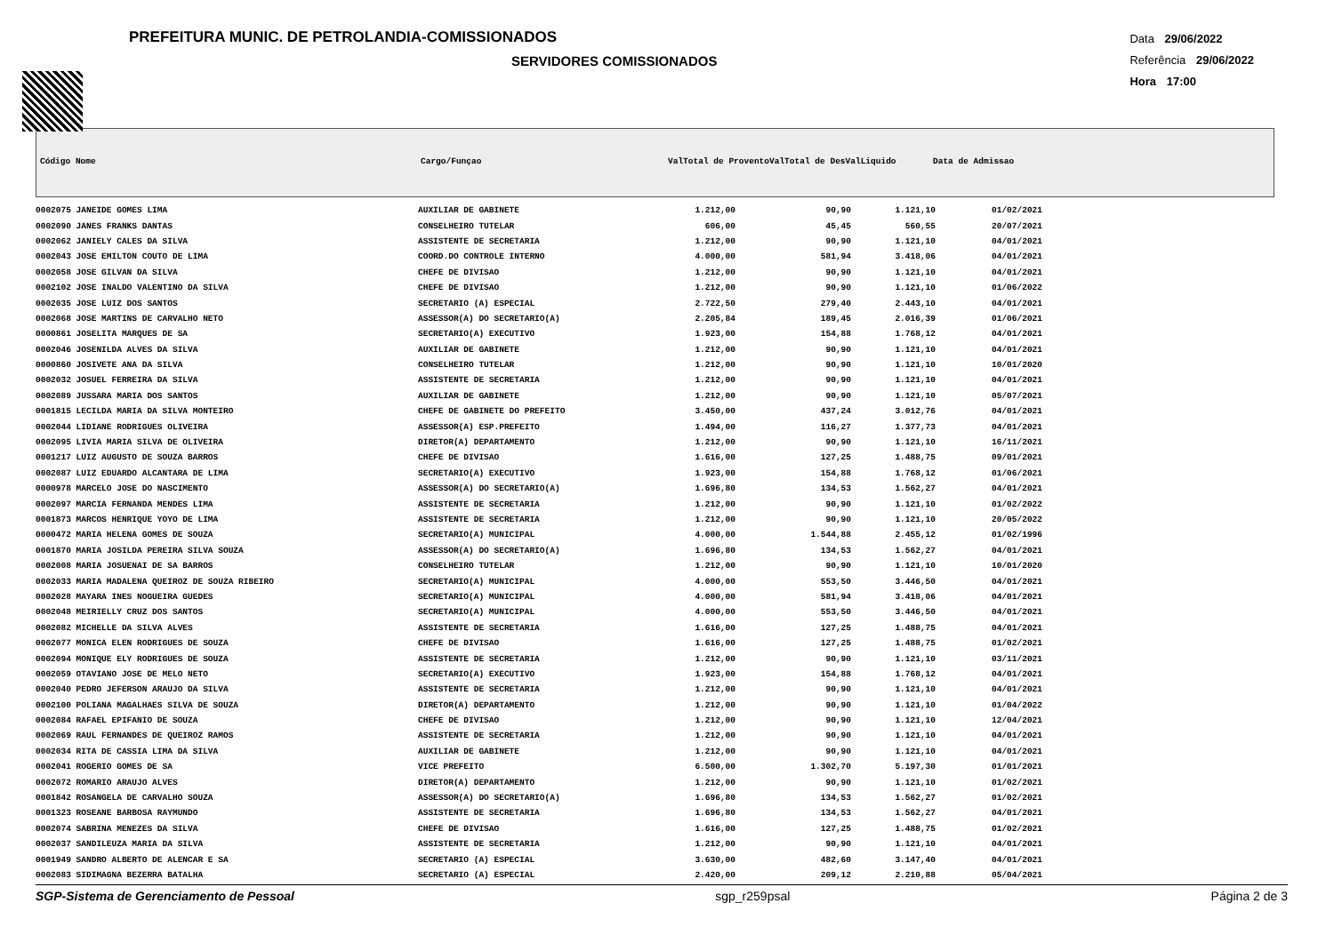PREFEITURA MUNIC. DE PETROLANDIA-COMISSIONADOS
SERVIDORES COMISSIONADOS
Data 29/06/2022
Referência 29/06/2022
Hora 17:00
| Código Nome | Cargo/Funçao | ValTotal de ProventoValTotal de DesValLiquido | Data de Admissao |
| --- | --- | --- | --- |
| 0002075 JANEIDE GOMES LIMA | AUXILIAR DE GABINETE | 1.212,00 | 90,90 | 1.121,10 | 01/02/2021 |
| 0002090 JANES FRANKS DANTAS | CONSELHEIRO TUTELAR | 606,00 | 45,45 | 560,55 | 20/07/2021 |
| 0002062 JANIELY CALES DA SILVA | ASSISTENTE DE SECRETARIA | 1.212,00 | 90,90 | 1.121,10 | 04/01/2021 |
| 0002043 JOSE EMILTON COUTO DE LIMA | COORD.DO CONTROLE INTERNO | 4.000,00 | 581,94 | 3.418,06 | 04/01/2021 |
| 0002058 JOSE GILVAN DA SILVA | CHEFE DE DIVISAO | 1.212,00 | 90,90 | 1.121,10 | 04/01/2021 |
| 0002102 JOSE INALDO VALENTINO DA SILVA | CHEFE DE DIVISAO | 1.212,00 | 90,90 | 1.121,10 | 01/06/2022 |
| 0002035 JOSE LUIZ DOS SANTOS | SECRETARIO (A) ESPECIAL | 2.722,50 | 279,40 | 2.443,10 | 04/01/2021 |
| 0002068 JOSE MARTINS DE CARVALHO NETO | ASSESSOR(A) DO SECRETARIO(A) | 2.205,84 | 189,45 | 2.016,39 | 01/06/2021 |
| 0000861 JOSELITA MARQUES DE SA | SECRETARIO(A) EXECUTIVO | 1.923,00 | 154,88 | 1.768,12 | 04/01/2021 |
| 0002046 JOSENILDA ALVES DA SILVA | AUXILIAR DE GABINETE | 1.212,00 | 90,90 | 1.121,10 | 04/01/2021 |
| 0000860 JOSIVETE ANA DA SILVA | CONSELHEIRO TUTELAR | 1.212,00 | 90,90 | 1.121,10 | 10/01/2020 |
| 0002032 JOSUEL FERREIRA DA SILVA | ASSISTENTE DE SECRETARIA | 1.212,00 | 90,90 | 1.121,10 | 04/01/2021 |
| 0002089 JUSSARA MARIA DOS SANTOS | AUXILIAR DE GABINETE | 1.212,00 | 90,90 | 1.121,10 | 05/07/2021 |
| 0001815 LECILDA MARIA DA SILVA MONTEIRO | CHEFE DE GABINETE DO PREFEITO | 3.450,00 | 437,24 | 3.012,76 | 04/01/2021 |
| 0002044 LIDIANE RODRIGUES OLIVEIRA | ASSESSOR(A) ESP.PREFEITO | 1.494,00 | 116,27 | 1.377,73 | 04/01/2021 |
| 0002095 LIVIA MARIA SILVA DE OLIVEIRA | DIRETOR(A) DEPARTAMENTO | 1.212,00 | 90,90 | 1.121,10 | 16/11/2021 |
| 0001217 LUIZ AUGUSTO DE SOUZA BARROS | CHEFE DE DIVISAO | 1.616,00 | 127,25 | 1.488,75 | 09/01/2021 |
| 0002087 LUIZ EDUARDO ALCANTARA DE LIMA | SECRETARIO(A) EXECUTIVO | 1.923,00 | 154,88 | 1.768,12 | 01/06/2021 |
| 0000978 MARCELO JOSE DO NASCIMENTO | ASSESSOR(A) DO SECRETARIO(A) | 1.696,80 | 134,53 | 1.562,27 | 04/01/2021 |
| 0002097 MARCIA FERNANDA MENDES LIMA | ASSISTENTE DE SECRETARIA | 1.212,00 | 90,90 | 1.121,10 | 01/02/2022 |
| 0001873 MARCOS HENRIQUE YOYO DE LIMA | ASSISTENTE DE SECRETARIA | 1.212,00 | 90,90 | 1.121,10 | 20/05/2022 |
| 0000472 MARIA HELENA GOMES DE SOUZA | SECRETARIO(A) MUNICIPAL | 4.000,00 | 1.544,88 | 2.455,12 | 01/02/1996 |
| 0001870 MARIA JOSILDA PEREIRA SILVA SOUZA | ASSESSOR(A) DO SECRETARIO(A) | 1.696,80 | 134,53 | 1.562,27 | 04/01/2021 |
| 0002008 MARIA JOSUENAI DE SA BARROS | CONSELHEIRO TUTELAR | 1.212,00 | 90,90 | 1.121,10 | 10/01/2020 |
| 0002033 MARIA MADALENA QUEIROZ DE SOUZA RIBEIRO | SECRETARIO(A) MUNICIPAL | 4.000,00 | 553,50 | 3.446,50 | 04/01/2021 |
| 0002028 MAYARA INES NOGUEIRA GUEDES | SECRETARIO(A) MUNICIPAL | 4.000,00 | 581,94 | 3.418,06 | 04/01/2021 |
| 0002048 MEIRIELLY CRUZ DOS SANTOS | SECRETARIO(A) MUNICIPAL | 4.000,00 | 553,50 | 3.446,50 | 04/01/2021 |
| 0002082 MICHELLE DA SILVA ALVES | ASSISTENTE DE SECRETARIA | 1.616,00 | 127,25 | 1.488,75 | 04/01/2021 |
| 0002077 MONICA ELEN RODRIGUES DE SOUZA | CHEFE DE DIVISAO | 1.616,00 | 127,25 | 1.488,75 | 01/02/2021 |
| 0002094 MONIQUE ELY RODRIGUES DE SOUZA | ASSISTENTE DE SECRETARIA | 1.212,00 | 90,90 | 1.121,10 | 03/11/2021 |
| 0002059 OTAVIANO JOSE DE MELO NETO | SECRETARIO(A) EXECUTIVO | 1.923,00 | 154,88 | 1.768,12 | 04/01/2021 |
| 0002040 PEDRO JEFERSON ARAUJO DA SILVA | ASSISTENTE DE SECRETARIA | 1.212,00 | 90,90 | 1.121,10 | 04/01/2021 |
| 0002100 POLIANA MAGALHAES SILVA DE SOUZA | DIRETOR(A) DEPARTAMENTO | 1.212,00 | 90,90 | 1.121,10 | 01/04/2022 |
| 0002084 RAFAEL EPIFANIO DE SOUZA | CHEFE DE DIVISAO | 1.212,00 | 90,90 | 1.121,10 | 12/04/2021 |
| 0002069 RAUL FERNANDES DE QUEIROZ RAMOS | ASSISTENTE DE SECRETARIA | 1.212,00 | 90,90 | 1.121,10 | 04/01/2021 |
| 0002034 RITA DE CASSIA LIMA DA SILVA | AUXILIAR DE GABINETE | 1.212,00 | 90,90 | 1.121,10 | 04/01/2021 |
| 0002041 ROGERIO GOMES DE SA | VICE PREFEITO | 6.500,00 | 1.302,70 | 5.197,30 | 01/01/2021 |
| 0002072 ROMARIO ARAUJO ALVES | DIRETOR(A) DEPARTAMENTO | 1.212,00 | 90,90 | 1.121,10 | 01/02/2021 |
| 0001842 ROSANGELA DE CARVALHO SOUZA | ASSESSOR(A) DO SECRETARIO(A) | 1.696,80 | 134,53 | 1.562,27 | 01/02/2021 |
| 0001323 ROSEANE BARBOSA RAYMUNDO | ASSISTENTE DE SECRETARIA | 1.696,80 | 134,53 | 1.562,27 | 04/01/2021 |
| 0002074 SABRINA MENEZES DA SILVA | CHEFE DE DIVISAO | 1.616,00 | 127,25 | 1.488,75 | 01/02/2021 |
| 0002037 SANDILEUZA MARIA DA SILVA | ASSISTENTE DE SECRETARIA | 1.212,00 | 90,90 | 1.121,10 | 04/01/2021 |
| 0001949 SANDRO ALBERTO DE ALENCAR E SA | SECRETARIO (A) ESPECIAL | 3.630,00 | 482,60 | 3.147,40 | 04/01/2021 |
| 0002083 SIDIMAGNA BEZERRA BATALHA | SECRETARIO (A) ESPECIAL | 2.420,00 | 209,12 | 2.210,88 | 05/04/2021 |
SGP-Sistema de Gerenciamento de Pessoal sgp_r259psal Página 2 de 3